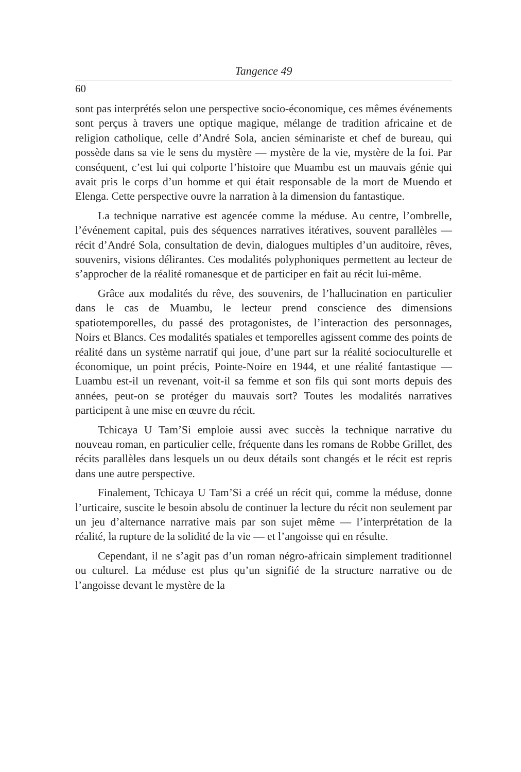Tangence 49
60
sont pas interprétés selon une perspective socio-économique, ces mêmes événements sont perçus à travers une optique magique, mélange de tradition africaine et de religion catholique, celle d’André Sola, ancien séminariste et chef de bureau, qui possède dans sa vie le sens du mystère — mystère de la vie, mystère de la foi. Par conséquent, c’est lui qui colporte l’histoire que Muambu est un mauvais génie qui avait pris le corps d’un homme et qui était responsable de la mort de Muendo et Elenga. Cette perspective ouvre la narration à la dimension du fantastique.
La technique narrative est agencée comme la méduse. Au centre, l’ombrelle, l’événement capital, puis des séquences narratives itératives, souvent parallèles — récit d’André Sola, consultation de devin, dialogues multiples d’un auditoire, rêves, souvenirs, visions délirantes. Ces modalités polyphoniques permettent au lecteur de s’approcher de la réalité romanesque et de participer en fait au récit lui-même.
Grâce aux modalités du rêve, des souvenirs, de l’hallucination en particulier dans le cas de Muambu, le lecteur prend conscience des dimensions spatiotemporelles, du passé des protagonistes, de l’interaction des personnages, Noirs et Blancs. Ces modalités spatiales et temporelles agissent comme des points de réalité dans un système narratif qui joue, d’une part sur la réalité socioculturelle et économique, un point précis, Pointe-Noire en 1944, et une réalité fantastique — Luambu est-il un revenant, voit-il sa femme et son fils qui sont morts depuis des années, peut-on se protéger du mauvais sort? Toutes les modalités narratives participent à une mise en œuvre du récit.
Tchicaya U Tam’Si emploie aussi avec succès la technique narrative du nouveau roman, en particulier celle, fréquente dans les romans de Robbe Grillet, des récits parallèles dans lesquels un ou deux détails sont changés et le récit est repris dans une autre perspective.
Finalement, Tchicaya U Tam’Si a créé un récit qui, comme la méduse, donne l’urticaire, suscite le besoin absolu de continuer la lecture du récit non seulement par un jeu d’alternance narrative mais par son sujet même — l’interprétation de la réalité, la rupture de la solidité de la vie — et l’angoisse qui en résulte.
Cependant, il ne s’agit pas d’un roman négro-africain simplement traditionnel ou culturel. La méduse est plus qu’un signifié de la structure narrative ou de l’angoisse devant le mystère de la